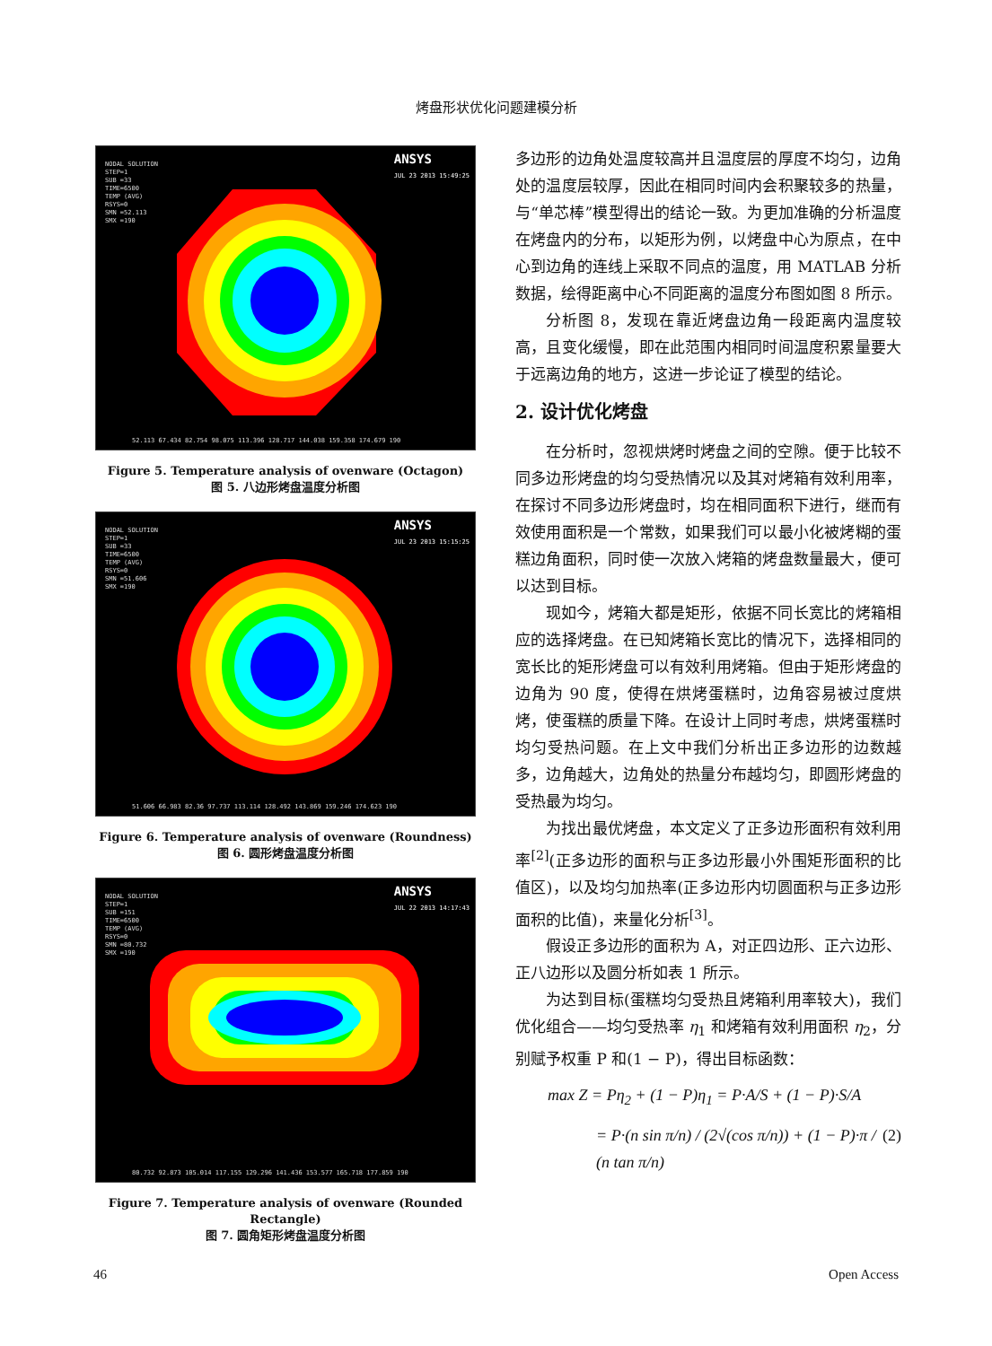烤盘形状优化问题建模分析
NODAL SOLUTION
STEP=1
SUB =33
TIME=6500
TEMP (AVG)
RSYS=0
SMN =52.113
SMX =190
ANSYS
JUL 23 2013 15:49:25
52.113 67.434 82.754 98.075 113.396 128.717 144.038 159.358 174.679 190
Figure 5. Temperature analysis of ovenware (Octagon)
图 5. 八边形烤盘温度分析图
NODAL SOLUTION
STEP=1
SUB =33
TIME=6500
TEMP (AVG)
RSYS=0
SMN =51.606
SMX =190
ANSYS
JUL 23 2013 15:15:25
51.606 66.983 82.36 97.737 113.114 128.492 143.869 159.246 174.623 190
Figure 6. Temperature analysis of ovenware (Roundness)
图 6. 圆形烤盘温度分析图
NODAL SOLUTION
STEP=1
SUB =151
TIME=6500
TEMP (AVG)
RSYS=0
SMN =80.732
SMX =190
ANSYS
JUL 22 2013 14:17:43
80.732 92.873 105.014 117.155 129.296 141.436 153.577 165.718 177.859 190
Figure 7. Temperature analysis of ovenware (Rounded Rectangle)
图 7. 圆角矩形烤盘温度分析图
多边形的边角处温度较高并且温度层的厚度不均匀，边角处的温度层较厚，因此在相同时间内会积聚较多的热量，与“单芯棒”模型得出的结论一致。为更加准确的分析温度在烤盘内的分布，以矩形为例，以烤盘中心为原点，在中心到边角的连线上采取不同点的温度，用 MATLAB 分析数据，绘得距离中心不同距离的温度分布图如图 8 所示。
分析图 8，发现在靠近烤盘边角一段距离内温度较高，且变化缓慢，即在此范围内相同时间温度积累量要大于远离边角的地方，这进一步论证了模型的结论。
2. 设计优化烤盘
在分析时，忽视烘烤时烤盘之间的空隙。便于比较不同多边形烤盘的均匀受热情况以及其对烤箱有效利用率，在探讨不同多边形烤盘时，均在相同面积下进行，继而有效使用面积是一个常数，如果我们可以最小化被烤糊的蛋糕边角面积，同时使一次放入烤箱的烤盘数量最大，便可以达到目标。
现如今，烤箱大都是矩形，依据不同长宽比的烤箱相应的选择烤盘。在已知烤箱长宽比的情况下，选择相同的宽长比的矩形烤盘可以有效利用烤箱。但由于矩形烤盘的边角为 90 度，使得在烘烤蛋糕时，边角容易被过度烘烤，使蛋糕的质量下降。在设计上同时考虑，烘烤蛋糕时均匀受热问题。在上文中我们分析出正多边形的边数越多，边角越大，边角处的热量分布越均匀，即圆形烤盘的受热最为均匀。
为找出最优烤盘，本文定义了正多边形面积有效利用率<sup>[2]</sup>(正多边形的面积与正多边形最小外围矩形面积的比值区)，以及均匀加热率(正多边形内切圆面积与正多边形面积的比值)，来量化分析<sup>[3]</sup>。
假设正多边形的面积为 A，对正四边形、正六边形、正八边形以及圆分析如表 1 所示。
为达到目标(蛋糕均匀受热且烤箱利用率较大)，我们优化组合——均匀受热率 η<sub>1</sub> 和烤箱有效利用面积 η<sub>2</sub>，分别赋予权重 P 和(1 − P)，得出目标函数：
max Z = Pη<sub>2</sub> + (1 − P)η<sub>1</sub> = P·A/S + (1 − P)·S/A
= P·(n sin π/n) / (2√(cos π/n)) + (1 − P)·π / (n tan π/n) (2)
46 Open Access